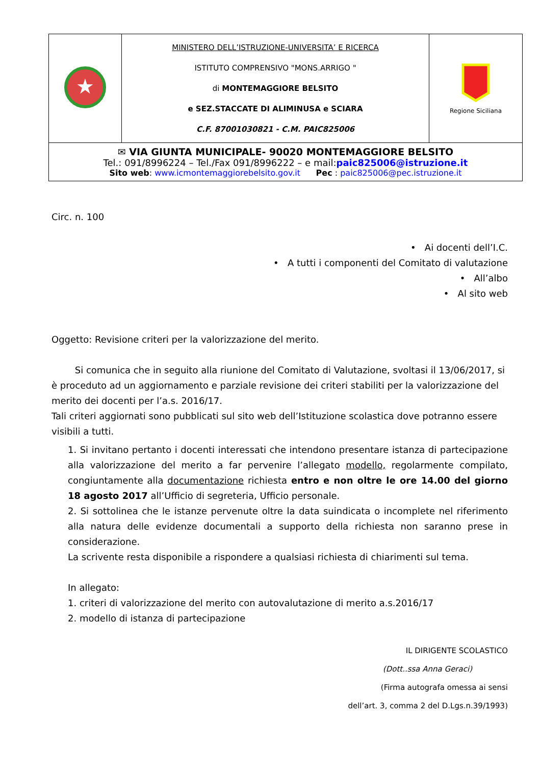| ★ | MINISTERO DELL’ISTRUZIONE-UNIVERSITA’ E RICERCA ISTITUTO COMPRENSIVO "MONS.ARRIGO " di MONTEMAGGIORE BELSITO e SEZ.STACCATE DI ALIMINUSA e SCIARA C.F. 87001030821 - C.M. PAIC825006 | Regione Siciliana |
| ✉ VIA GIUNTA MUNICIPALE- 90020 MONTEMAGGIORE BELSITO Tel.: 091/8996224 – Tel./Fax 091/8996222 – e mail: paic825006@istruzione.it Sito web : www.icmontemaggiorebelsito.gov.it Pec : paic825006@pec.istruzione.it | | |
Circ. n. 100
• Ai docenti dell’I.C.
• A tutti i componenti del Comitato di valutazione
• All’albo
• Al sito web
Oggetto: Revisione criteri per la valorizzazione del merito.
Si comunica che in seguito alla riunione del Comitato di Valutazione, svoltasi il 13/06/2017, si è proceduto ad un aggiornamento e parziale revisione dei criteri stabiliti per la valorizzazione del merito dei docenti per l’a.s. 2016/17.
Tali criteri aggiornati sono pubblicati sul sito web dell’Istituzione scolastica dove potranno essere visibili a tutti.
1. Si invitano pertanto i docenti interessati che intendono presentare istanza di partecipazione alla valorizzazione del merito a far pervenire l’allegato modello, regolarmente compilato, congiuntamente alla documentazione richiesta entro e non oltre le ore 14.00 del giorno 18 agosto 2017 all’Ufficio di segreteria, Ufficio personale.
2. Si sottolinea che le istanze pervenute oltre la data suindicata o incomplete nel riferimento alla natura delle evidenze documentali a supporto della richiesta non saranno prese in considerazione.
La scrivente resta disponibile a rispondere a qualsiasi richiesta di chiarimenti sul tema.
In allegato:
1. criteri di valorizzazione del merito con autovalutazione di merito a.s.2016/17
2. modello di istanza di partecipazione
IL DIRIGENTE SCOLASTICO
(Dott..ssa Anna Geraci)
(Firma autografa omessa ai sensi
dell’art. 3, comma 2 del D.Lgs.n.39/1993)